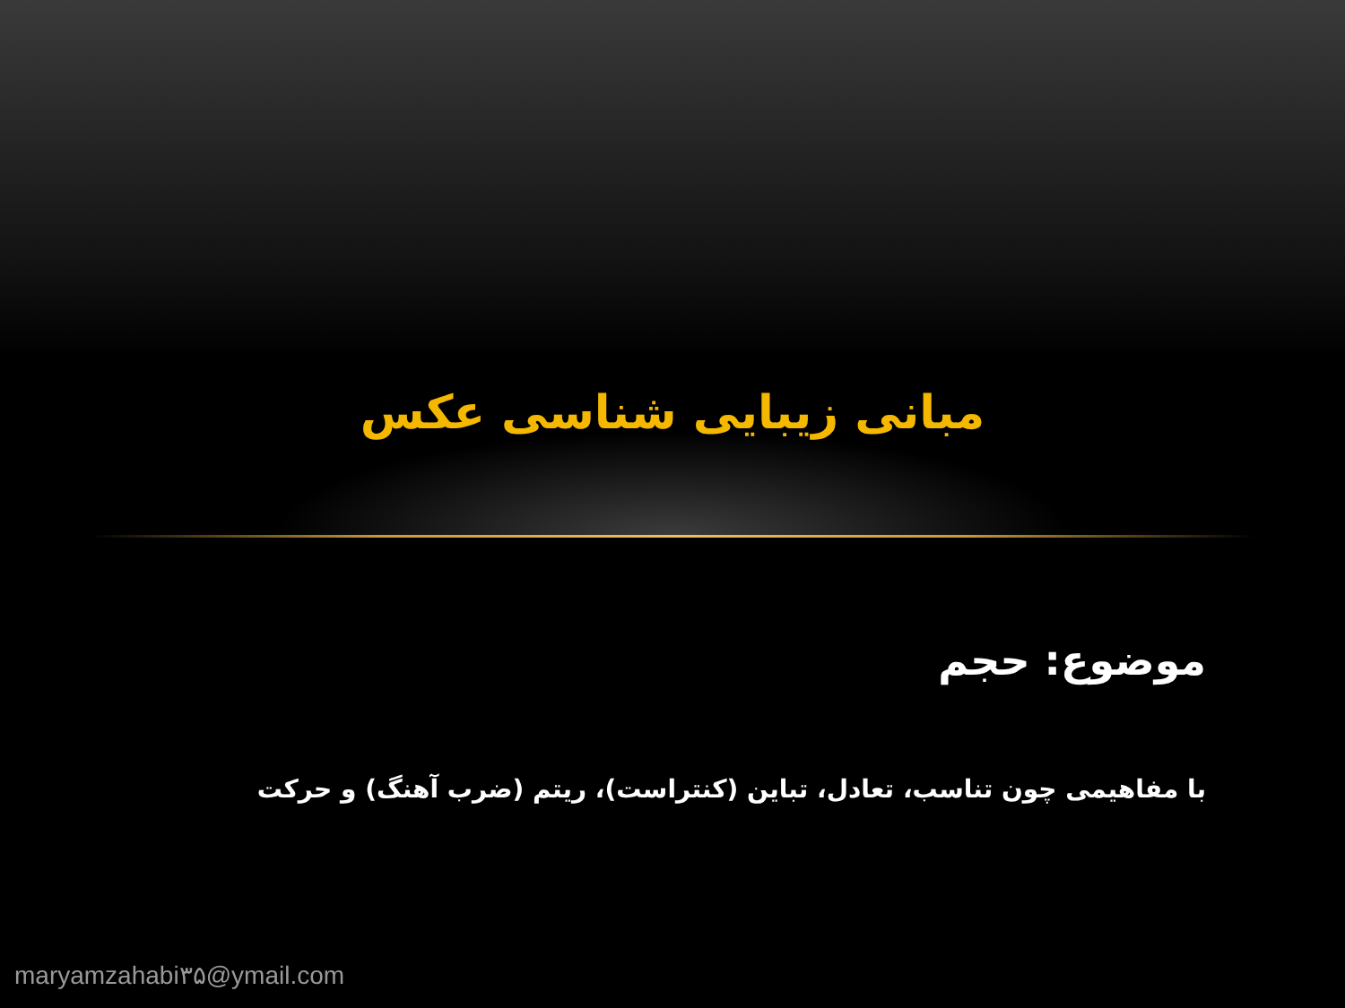مبانی زیبایی شناسی عکس
موضوع: حجم
با مفاهیمی چون تناسب، تعادل، تباین (کنتراست)، ریتم (ضرب آهنگ) و حرکت
maryamzahabi۳۵@ymail.com